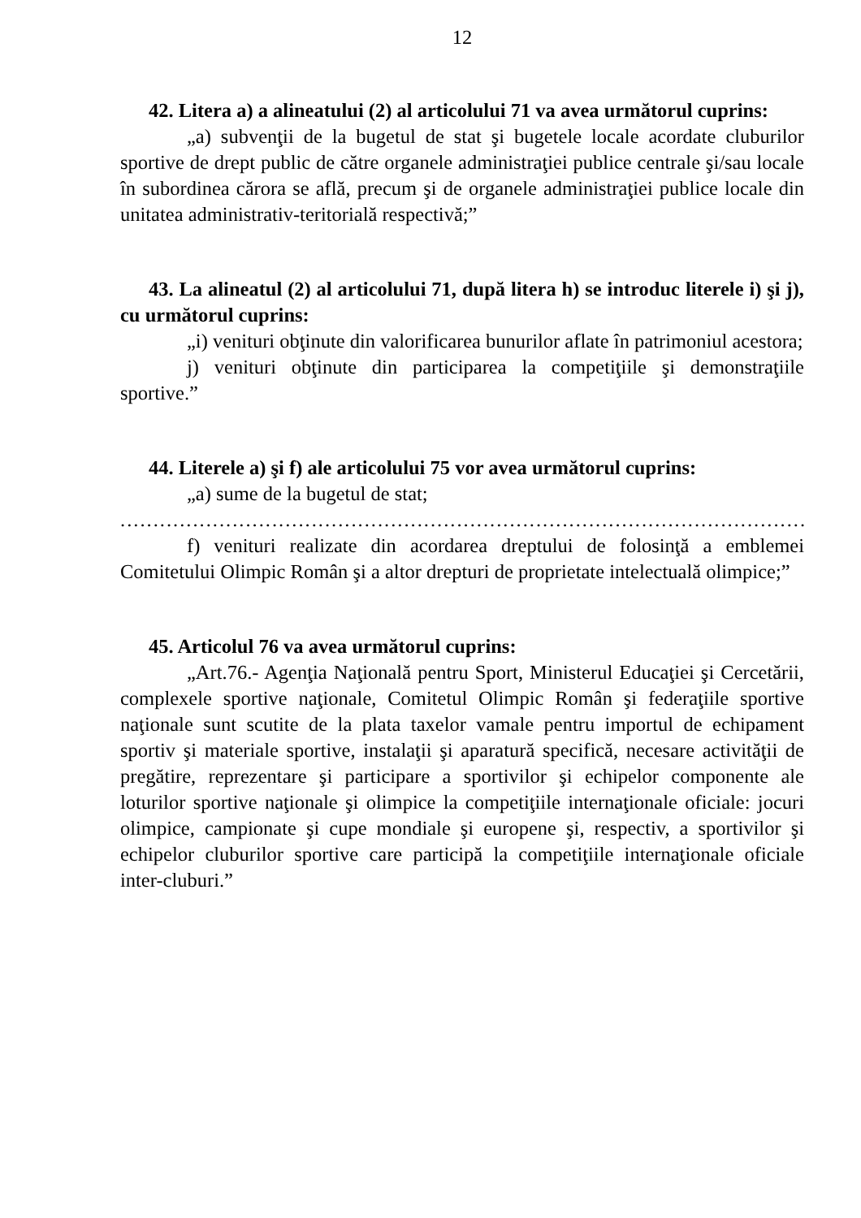12
42. Litera a) a alineatului (2) al articolului 71 va avea următorul cuprins:
„a) subvenţii de la bugetul de stat şi bugetele locale acordate cluburilor sportive de drept public de către organele administraţiei publice centrale şi/sau locale în subordinea cărora se află, precum şi de organele administraţiei publice locale din unitatea administrativ-teritorială respectivă;”
43. La alineatul (2) al articolului 71, după litera h) se introduc literele i) şi j), cu următorul cuprins:
„i) venituri obţinute din valorificarea bunurilor aflate în patrimoniul acestora;
j) venituri obţinute din participarea la competiţiile şi demonstraţiile sportive.”
44. Literele a) şi f) ale articolului 75 vor avea următorul cuprins:
„a) sume de la bugetul de stat;
.................................................................................................................
f) venituri realizate din acordarea dreptului de folosinţă a emblemei Comitetului Olimpic Român şi a altor drepturi de proprietate intelectuală olimpice;”
45. Articolul 76 va avea următorul cuprins:
„Art.76.- Agenţia Naţională pentru Sport, Ministerul Educaţiei şi Cercetării, complexele sportive naţionale, Comitetul Olimpic Român şi federaţiile sportive naţionale sunt scutite de la plata taxelor vamale pentru importul de echipament sportiv şi materiale sportive, instalaţii şi aparatură specifică, necesare activităţii de pregătire, reprezentare şi participare a sportivilor şi echipelor componente ale loturilor sportive naţionale şi olimpice la competiţiile internaţionale oficiale: jocuri olimpice, campionate şi cupe mondiale şi europene şi, respectiv, a sportivilor şi echipelor cluburilor sportive care participă la competiţiile internaţionale oficiale inter-cluburi.”